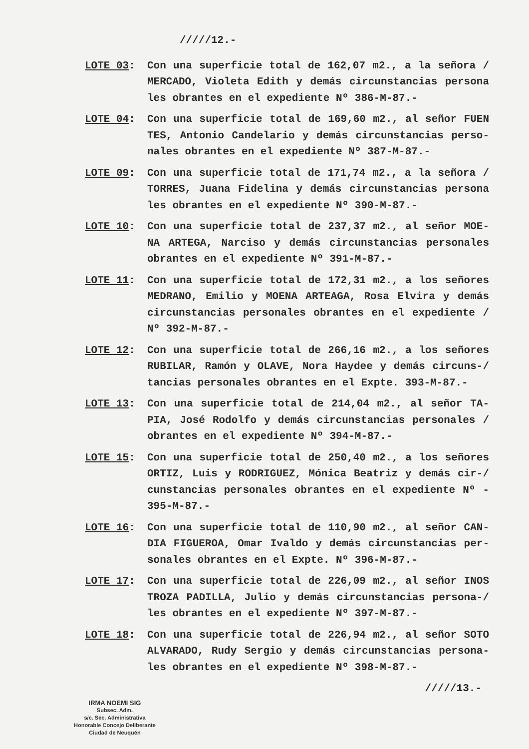/////12.-
LOTE 03: Con una superficie total de 162,07 m2., a la señora / MERCADO, Violeta Edith y demás circunstancias persona les obrantes en el expediente Nº 386-M-87.-
LOTE 04: Con una superficie total de 169,60 m2., al señor FUEN TES, Antonio Candelario y demás circunstancias perso- nales obrantes en el expediente Nº 387-M-87.-
LOTE 09: Con una superficie total de 171,74 m2., a la señora / TORRES, Juana Fidelina y demás circunstancias persona les obrantes en el expediente Nº 390-M-87.-
LOTE 10: Con una superficie total de 237,37 m2., al señor MOE- NA ARTEGA, Narciso y demás circunstancias personales obrantes en el expediente Nº 391-M-87.-
LOTE 11: Con una superficie total de 172,31 m2., a los señores MEDRANO, Emilio y MOENA ARTEAGA, Rosa Elvira y demás circunstancias personales obrantes en el expediente / Nº 392-M-87.-
LOTE 12: Con una superficie total de 266,16 m2., a los señores RUBILAR, Ramón y OLAVE, Nora Haydee y demás circuns-/ tancias personales obrantes en el Expte. 393-M-87.-
LOTE 13: Con una superficie total de 214,04 m2., al señor TA- PIA, José Rodolfo y demás circunstancias personales / obrantes en el expediente Nº 394-M-87.-
LOTE 15: Con una superficie total de 250,40 m2., a los señores ORTIZ, Luis y RODRIGUEZ, Mónica Beatriz y demás cir-/ cunstancias personales obrantes en el expediente Nº - 395-M-87.-
LOTE 16: Con una superficie total de 110,90 m2., al señor CAN- DIA FIGUEROA, Omar Ivaldo y demás circunstancias per- sonales obrantes en el Expte. Nº 396-M-87.-
LOTE 17: Con una superficie total de 226,09 m2., al señor INOS TROZA PADILLA, Julio y demás circunstancias persona-/ les obrantes en el expediente Nº 397-M-87.-
LOTE 18: Con una superficie total de 226,94 m2., al señor SOTO ALVARADO, Rudy Sergio y demás circunstancias persona- les obrantes en el expediente Nº 398-M-87.-
/////13.-
IRMA NOEMI SIG
Subsec. Adm.
s/c. Sec. Administrativa
Honorable Concejo Deliberante
Ciudad de Neuquén